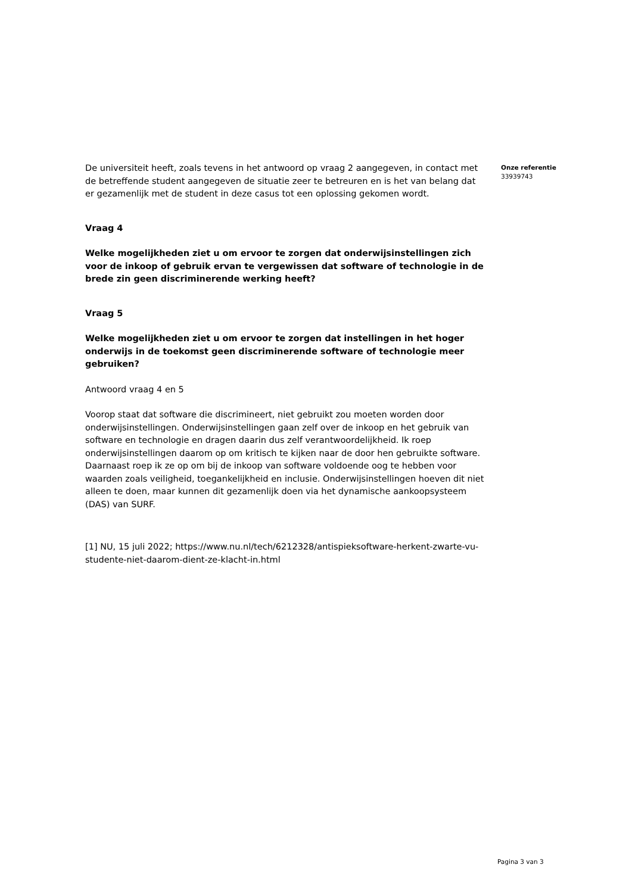De universiteit heeft, zoals tevens in het antwoord op vraag 2 aangegeven, in contact met de betreffende student aangegeven de situatie zeer te betreuren en is het van belang dat er gezamenlijk met de student in deze casus tot een oplossing gekomen wordt.
Vraag 4
Welke mogelijkheden ziet u om ervoor te zorgen dat onderwijsinstellingen zich voor de inkoop of gebruik ervan te vergewissen dat software of technologie in de brede zin geen discriminerende werking heeft?
Vraag 5
Welke mogelijkheden ziet u om ervoor te zorgen dat instellingen in het hoger onderwijs in de toekomst geen discriminerende software of technologie meer gebruiken?
Antwoord vraag 4 en 5
Voorop staat dat software die discrimineert, niet gebruikt zou moeten worden door onderwijsinstellingen. Onderwijsinstellingen gaan zelf over de inkoop en het gebruik van software en technologie en dragen daarin dus zelf verantwoordelijkheid. Ik roep onderwijsinstellingen daarom op om kritisch te kijken naar de door hen gebruikte software. Daarnaast roep ik ze op om bij de inkoop van software voldoende oog te hebben voor waarden zoals veiligheid, toegankelijkheid en inclusie. Onderwijsinstellingen hoeven dit niet alleen te doen, maar kunnen dit gezamenlijk doen via het dynamische aankoopsysteem (DAS) van SURF.
[1] NU, 15 juli 2022; https://www.nu.nl/tech/6212328/antispieksoftware-herkent-zwarte-vu-studente-niet-daarom-dient-ze-klacht-in.html
Onze referentie
33939743
Pagina 3 van 3